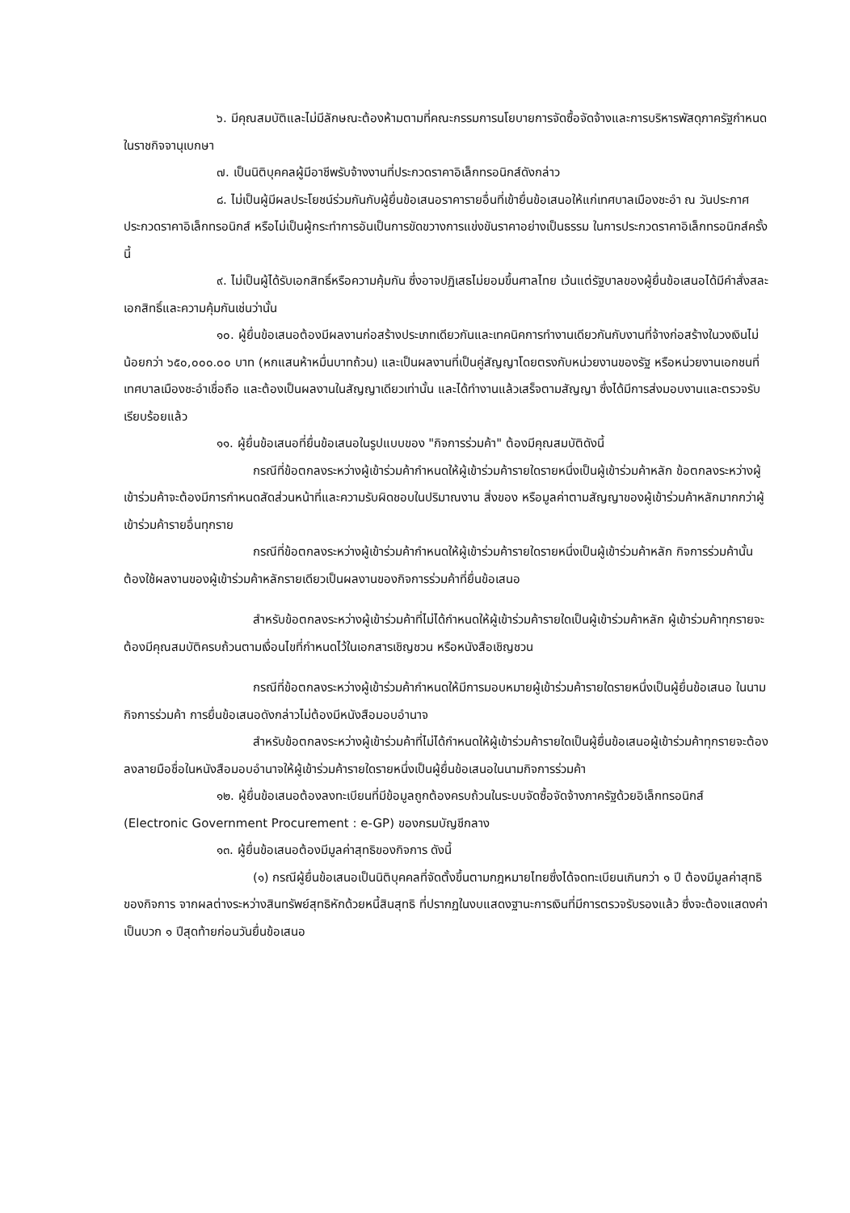๖. มีคุณสมบัติและไม่มีลักษณะต้องห้ามตามที่คณะกรรมการนโยบายการจัดซื้อจัดจ้างและการบริหารพัสดุภาครัฐกำหนดในราชกิจจานุเบกษา
๗. เป็นนิติบุคคลผู้มีอาชีพรับจ้างงานที่ประกวดราคาอิเล็กทรอนิกส์ดังกล่าว
๘. ไม่เป็นผู้มีผลประโยชน์ร่วมกันกับผู้ยื่นข้อเสนอราคารายอื่นที่เข้ายื่นข้อเสนอให้แก่เทศบาลเมืองชะอำ ณ วันประกาศประกวดราคาอิเล็กทรอนิกส์ หรือไม่เป็นผู้กระทำการอันเป็นการขัดขวางการแข่งขันราคาอย่างเป็นธรรม ในการประกวดราคาอิเล็กทรอนิกส์ครั้งนี้
๙. ไม่เป็นผู้ได้รับเอกสิทธิ์หรือความคุ้มกัน ซึ่งอาจปฏิเสธไม่ยอมขึ้นศาลไทย เว้นแต่รัฐบาลของผู้ยื่นข้อเสนอได้มีคำสั่งสละเอกสิทธิ์และความคุ้มกันเช่นว่านั้น
๑๐. ผู้ยื่นข้อเสนอต้องมีผลงานก่อสร้างประเภทเดียวกันและเทคนิคการทำงานเดียวกันกับงานที่จ้างก่อสร้างในวงเงินไม่น้อยกว่า ๖๕๐,๐๐๐.๐๐ บาท (หกแสนห้าหมื่นบาทถ้วน) และเป็นผลงานที่เป็นคู่สัญญาโดยตรงกับหน่วยงานของรัฐ หรือหน่วยงานเอกชนที่เทศบาลเมืองชะอำเชื่อถือ และต้องเป็นผลงานในสัญญาเดียวเท่านั้น และได้ทำงานแล้วเสร็จตามสัญญา ซึ่งได้มีการส่งมอบงานและตรวจรับเรียบร้อยแล้ว
๑๑. ผู้ยื่นข้อเสนอที่ยื่นข้อเสนอในรูปแบบของ "กิจการร่วมค้า" ต้องมีคุณสมบัติดังนี้
กรณีที่ข้อตกลงระหว่างผู้เข้าร่วมค้ากำหนดให้ผู้เข้าร่วมค้ารายใดรายหนึ่งเป็นผู้เข้าร่วมค้าหลัก ข้อตกลงระหว่างผู้เข้าร่วมค้าจะต้องมีการกำหนดสัดส่วนหน้าที่และความรับผิดชอบในปริมาณงาน สิ่งของ หรือมูลค่าตามสัญญาของผู้เข้าร่วมค้าหลักมากกว่าผู้เข้าร่วมค้ารายอื่นทุกราย
กรณีที่ข้อตกลงระหว่างผู้เข้าร่วมค้ากำหนดให้ผู้เข้าร่วมค้ารายใดรายหนึ่งเป็นผู้เข้าร่วมค้าหลัก กิจการร่วมค้านั้นต้องใช้ผลงานของผู้เข้าร่วมค้าหลักรายเดียวเป็นผลงานของกิจการร่วมค้าที่ยื่นข้อเสนอ
สำหรับข้อตกลงระหว่างผู้เข้าร่วมค้าที่ไม่ได้กำหนดให้ผู้เข้าร่วมค้ารายใดเป็นผู้เข้าร่วมค้าหลัก ผู้เข้าร่วมค้าทุกรายจะต้องมีคุณสมบัติครบถ้วนตามเงื่อนไขที่กำหนดไว้ในเอกสารเชิญชวน หรือหนังสือเชิญชวน
กรณีที่ข้อตกลงระหว่างผู้เข้าร่วมค้ากำหนดให้มีการมอบหมายผู้เข้าร่วมค้ารายใดรายหนึ่งเป็นผู้ยื่นข้อเสนอ ในนามกิจการร่วมค้า การยื่นข้อเสนอดังกล่าวไม่ต้องมีหนังสือมอบอำนาจ
สำหรับข้อตกลงระหว่างผู้เข้าร่วมค้าที่ไม่ได้กำหนดให้ผู้เข้าร่วมค้ารายใดเป็นผู้ยื่นข้อเสนอผู้เข้าร่วมค้าทุกรายจะต้องลงลายมือชื่อในหนังสือมอบอำนาจให้ผู้เข้าร่วมค้ารายใดรายหนึ่งเป็นผู้ยื่นข้อเสนอในนามกิจการร่วมค้า
๑๒. ผู้ยื่นข้อเสนอต้องลงทะเบียนที่มีข้อมูลถูกต้องครบถ้วนในระบบจัดซื้อจัดจ้างภาครัฐด้วยอิเล็กทรอนิกส์ (Electronic Government Procurement : e-GP) ของกรมบัญชีกลาง
๑๓. ผู้ยื่นข้อเสนอต้องมีมูลค่าสุทธิของกิจการ ดังนี้
(๑) กรณีผู้ยื่นข้อเสนอเป็นนิติบุคคลที่จัดตั้งขึ้นตามกฎหมายไทยซึ่งได้จดทะเบียนเกินกว่า ๑ ปี ต้องมีมูลค่าสุทธิของกิจการ จากผลต่างระหว่างสินทรัพย์สุทธิหักด้วยหนี้สินสุทธิ ที่ปรากฏในงบแสดงฐานะการเงินที่มีการตรวจรับรองแล้ว ซึ่งจะต้องแสดงค่าเป็นบวก ๑ ปีสุดท้ายก่อนวันยื่นข้อเสนอ